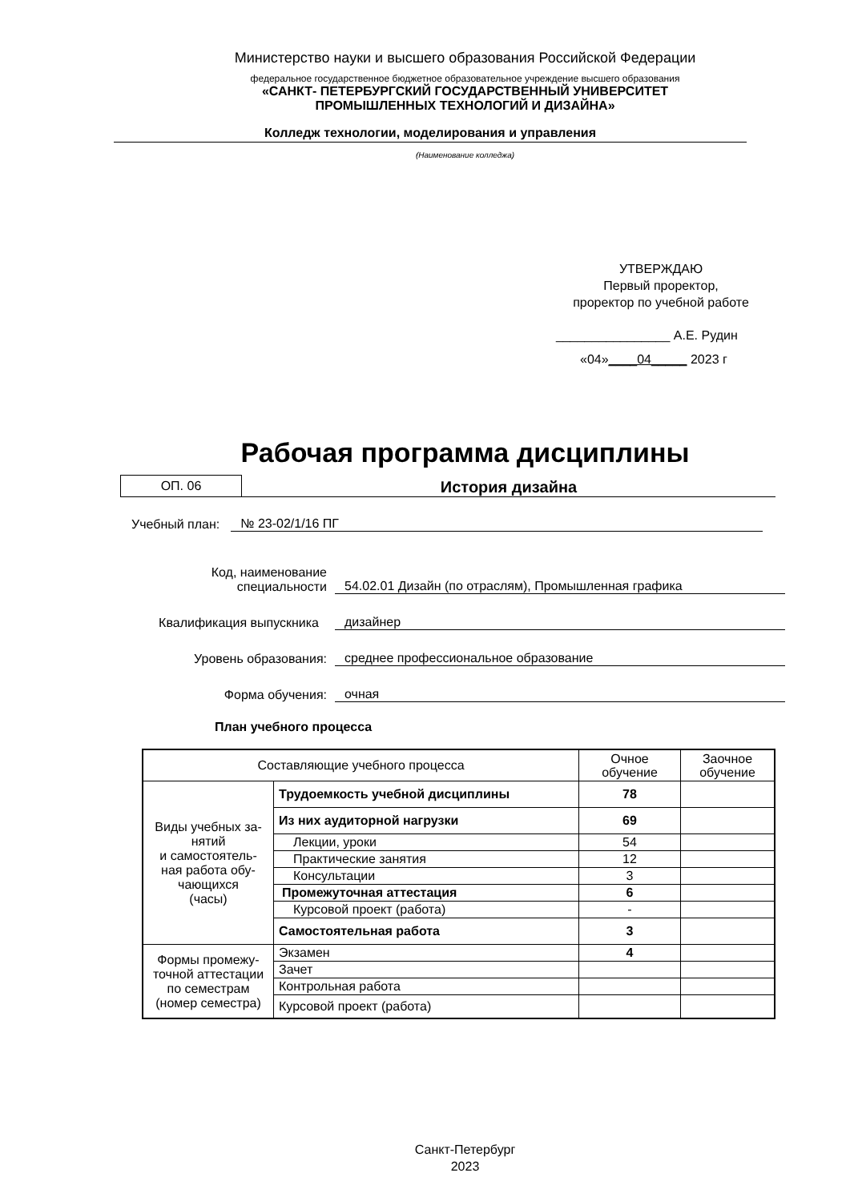Министерство науки и высшего образования Российской Федерации
федеральное государственное бюджетное образовательное учреждение высшего образования
«САНКТ- ПЕТЕРБУРГСКИЙ ГОСУДАРСТВЕННЫЙ УНИВЕРСИТЕТ
ПРОМЫШЛЕННЫХ ТЕХНОЛОГИЙ И ДИЗАЙНА»
Колледж технологии, моделирования и управления
(Наименование колледжа)
УТВЕРЖДАЮ
Первый проректор,
проректор по учебной работе
________________ А.Е. Рудин
«04»____04_____ 2023 г
Рабочая программа дисциплины
ОП. 06
История дизайна
Учебный план: № 23-02/1/16 ПГ
Код, наименование
специальности 54.02.01 Дизайн (по отраслям), Промышленная графика
Квалификация выпускника дизайнер
Уровень образования: среднее профессиональное образование
Форма обучения: очная
План учебного процесса
| Составляющие учебного процесса | | Очное обучение | Заочное обучение |
| Виды учебных за- нятий и самостоятель- ная работа обу- чающихся (часы) | Трудоемкость учебной дисциплины | 78 | |
| | Из них аудиторной нагрузки | 69 | |
| | Лекции, уроки | 54 | |
| | Практические занятия | 12 | |
| | Консультации | 3 | |
| | Промежуточная аттестация | 6 | |
| | Курсовой проект (работа) | - | |
| | Самостоятельная работа | 3 | |
| Формы промежу- точной аттестации по семестрам (номер семестра) | Экзамен | 4 | |
| | Зачет | | |
| | Контрольная работа | | |
| | Курсовой проект (работа) | | |
Санкт-Петербург
2023